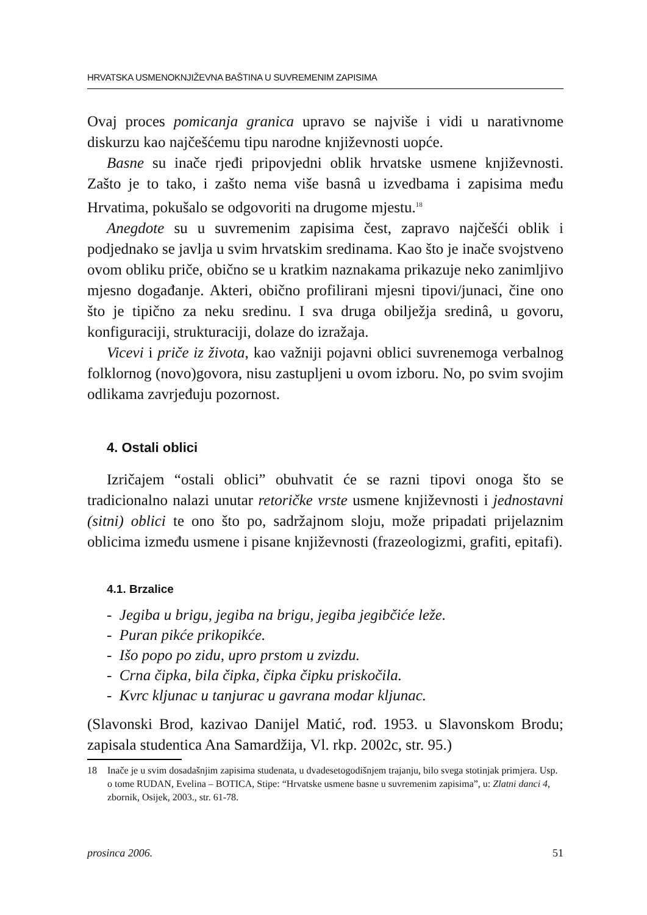HRVATSKA USMENOKNJIŽEVNA BAŠTINA U SUVREMENIM ZAPISIMA
Ovaj proces pomicanja granica upravo se najviše i vidi u narativnome diskurzu kao najčešćemu tipu narodne književnosti uopće.
Basne su inače rjeđi pripovjedni oblik hrvatske usmene književnosti. Zašto je to tako, i zašto nema više basnâ u izvedbama i zapisima među Hrvatima, pokušalo se odgovoriti na drugome mjestu.<sup>18</sup>
Anegdote su u suvremenim zapisima čest, zapravo najčešći oblik i podjednako se javlja u svim hrvatskim sredinama. Kao što je inače svojstveno ovom obliku priče, obično se u kratkim naznakama prikazuje neko zanimljivo mjesno događanje. Akteri, obično profilirani mjesni tipovi/junaci, čine ono što je tipično za neku sredinu. I sva druga obilježja sredinâ, u govoru, konfiguraciji, strukturaciji, dolaze do izražaja.
Vicevi i priče iz života, kao važniji pojavni oblici suvrenemoga verbalnog folklornog (novo)govora, nisu zastupljeni u ovom izboru. No, po svim svojim odlikama zavrjeđuju pozornost.
4. Ostali oblici
Izričajem “ostali oblici” obuhvatit će se razni tipovi onoga što se tradicionalno nalazi unutar retoričke vrste usmene književnosti i jednostavni (sitni) oblici te ono što po, sadržajnom sloju, može pripadati prijelaznim oblicima između usmene i pisane književnosti (frazeologizmi, grafiti, epitafi).
4.1. Brzalice
- Jegiba u brigu, jegiba na brigu, jegiba jegibčiće leže.
- Puran pikće prikopikće.
- Išo popo po zidu, upro prstom u zvizdu.
- Crna čipka, bila čipka, čipka čipku priskočila.
- Kvrc kljunac u tanjurac u gavrana modar kljunac.
(Slavonski Brod, kazivao Danijel Matić, rođ. 1953. u Slavonskom Brodu; zapisala studentica Ana Samardžija, Vl. rkp. 2002c, str. 95.)
18 Inače je u svim dosadašnjim zapisima studenata, u dvadesetogodišnjem trajanju, bilo svega stotinjak primjera. Usp. o tome RUDAN, Evelina – BOTICA, Stipe: “Hrvatske usmene basne u suvremenim zapisima”, u: Zlatni danci 4, zbornik, Osijek, 2003., str. 61-78.
prosinca 2006. 51